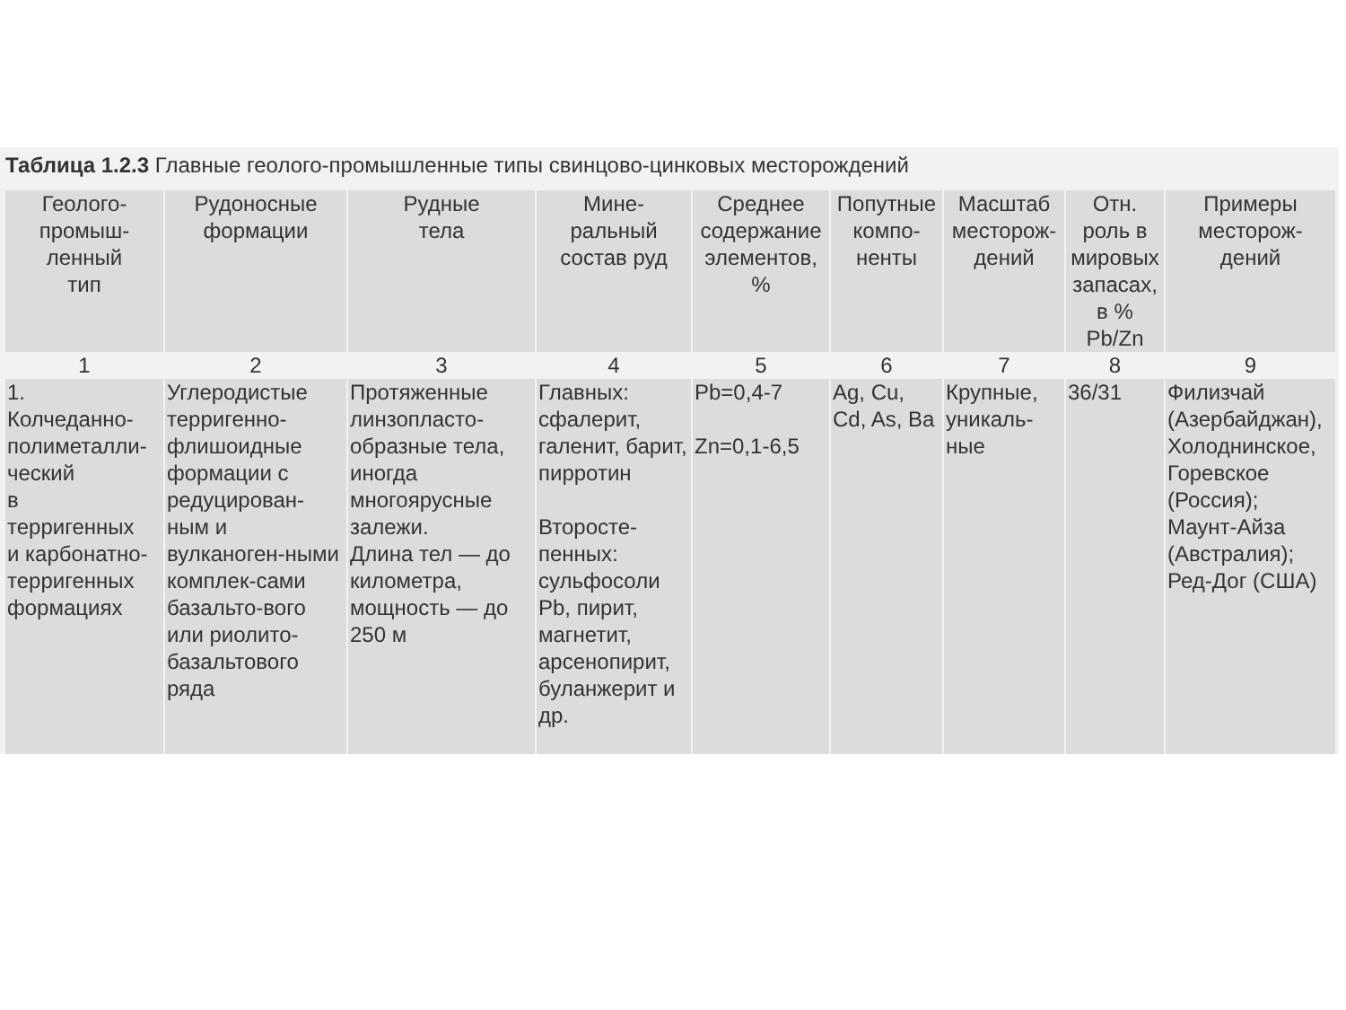Таблица 1.2.3 Главные геолого-промышленные типы свинцово-цинковых месторождений
| Геолого- промыш- ленный тип | Рудоносные формации | Рудные тела | Мине- ральный состав руд | Среднее содержание элементов, % | Попутные компо- ненты | Масштаб месторож- дений | Отн. роль в мировых запасах, в % Pb/Zn | Примеры месторож- дений |
| --- | --- | --- | --- | --- | --- | --- | --- | --- |
| 1 | 2 | 3 | 4 | 5 | 6 | 7 | 8 | 9 |
| 1. Колчеданно- полиметалли- ческий в терригенных и карбонатно- терригенных формациях | Углеродистые терригенно-флишоидные формации с редуцирован-ным и вулканоген-ными комплек-сами базальто-вого или риолито-базальтового ряда | Протяженные линзопласто-образные тела, иногда многоярусные залежи. Длина тел — до километра, мощность — до 250 м | Главных: сфалерит, галенит, барит, пирротин Второсте-пенных: сульфосоли Pb, пирит, магнетит, арсенопирит, буланжерит и др. | Pb=0,4-7 Zn=0,1-6,5 | Ag, Cu, Cd, As, Ba | Крупные, уникаль-ные | 36/31 | Филизчай (Азербайджан), Холоднинское, Горевское (Россия); Маунт-Айза (Австралия); Ред-Дог (США) |